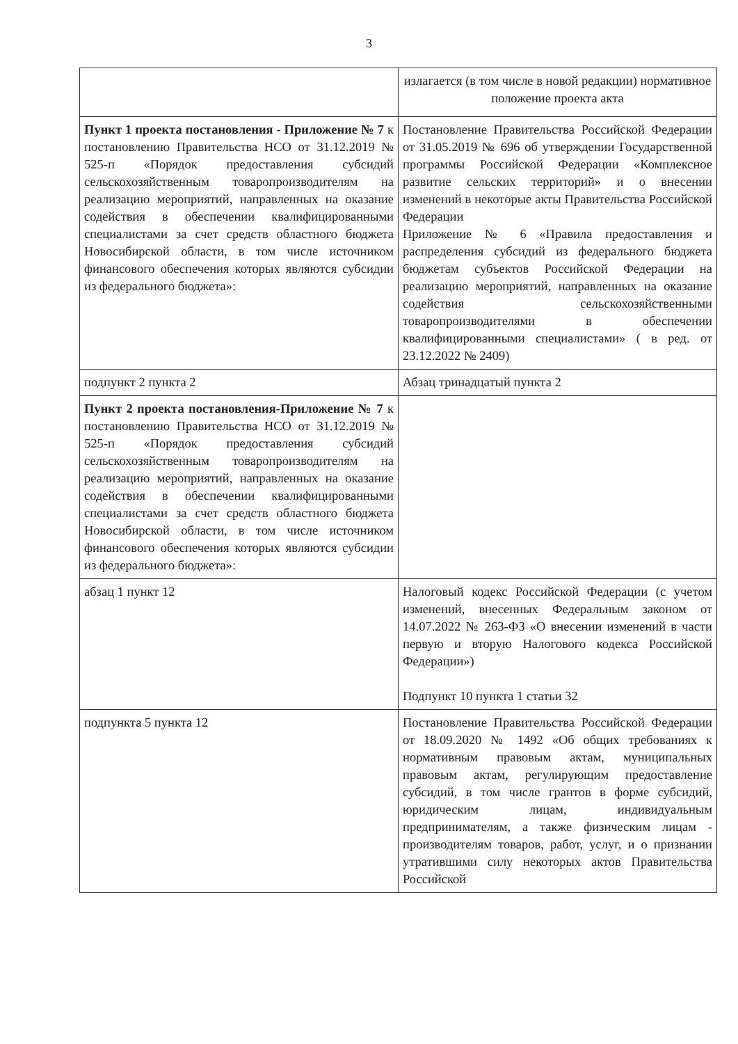3
| | излагается (в том числе в новой редакции) нормативное положение проекта акта |
| Пункт 1 проекта постановления - Приложение № 7 к постановлению Правительства НСО от 31.12.2019 № 525-п «Порядок предоставления субсидий сельскохозяйственным товаропроизводителям на реализацию мероприятий, направленных на оказание содействия в обеспечении квалифицированными специалистами за счет средств областного бюджета Новосибирской области, в том числе источником финансового обеспечения которых являются субсидии из федерального бюджета»: | Постановление Правительства Российской Федерации от 31.05.2019 № 696 об утверждении Государственной программы Российской Федерации «Комплексное развитие сельских территорий» и о внесении изменений в некоторые акты Правительства Российской Федерации Приложение № 6 «Правила предоставления и распределения субсидий из федерального бюджета бюджетам субъектов Российской Федерации на реализацию мероприятий, направленных на оказание содействия сельскохозяйственными товаропроизводителями в обеспечении квалифицированными специалистами» ( в ред. от 23.12.2022 № 2409) |
| подпункт 2 пункта 2 | Абзац тринадцатый пункта 2 |
| Пункт 2 проекта постановления-Приложение № 7 к постановлению Правительства НСО от 31.12.2019 № 525-п «Порядок предоставления субсидий сельскохозяйственным товаропроизводителям на реализацию мероприятий, направленных на оказание содействия в обеспечении квалифицированными специалистами за счет средств областного бюджета Новосибирской области, в том числе источником финансового обеспечения которых являются субсидии из федерального бюджета»: | |
| абзац 1 пункт 12 | Налоговый кодекс Российской Федерации (с учетом изменений, внесенных Федеральным законом от 14.07.2022 № 263-ФЗ «О внесении изменений в части первую и вторую Налогового кодекса Российской Федерации») Подпункт 10 пункта 1 статьи 32 |
| подпункта 5 пункта 12 | Постановление Правительства Российской Федерации от 18.09.2020 № 1492 «Об общих требованиях к нормативным правовым актам, муниципальных правовым актам, регулирующим предоставление субсидий, в том числе грантов в форме субсидий, юридическим лицам, индивидуальным предпринимателям, а также физическим лицам - производителям товаров, работ, услуг, и о признании утратившими силу некоторых актов Правительства Российской |